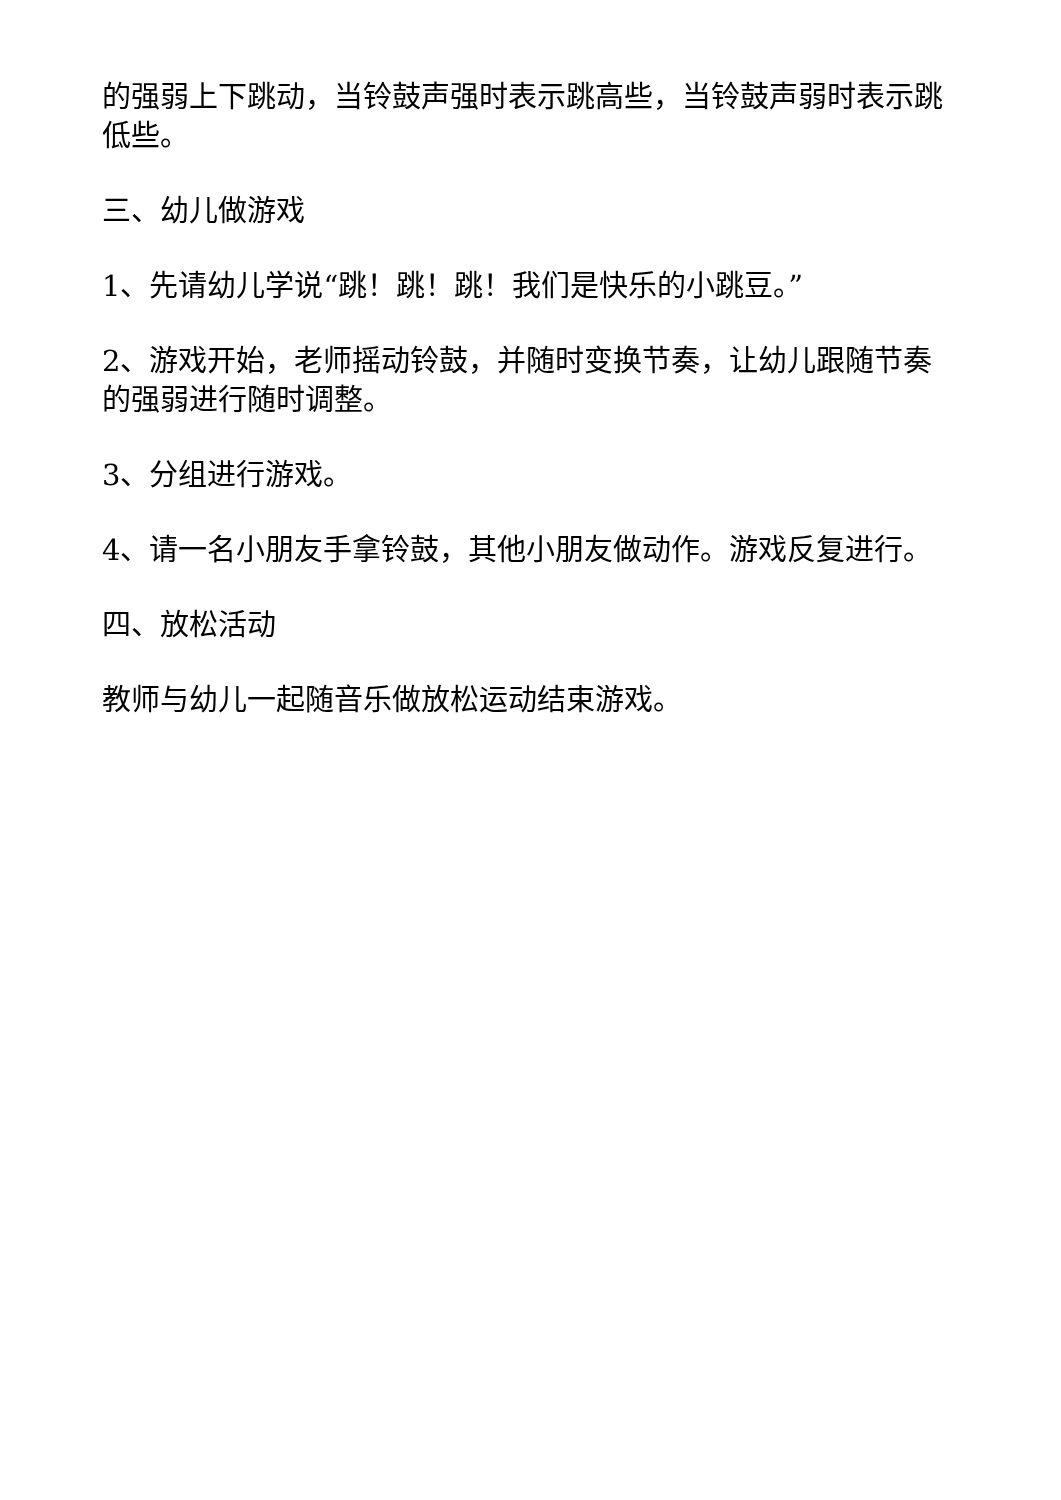的强弱上下跳动，当铃鼓声强时表示跳高些，当铃鼓声弱时表示跳低些。
三、幼儿做游戏
1、先请幼儿学说“跳！跳！跳！我们是快乐的小跳豆。”
2、游戏开始，老师摇动铃鼓，并随时变换节奏，让幼儿跟随节奏的强弱进行随时调整。
3、分组进行游戏。
4、请一名小朋友手拿铃鼓，其他小朋友做动作。游戏反复进行。
四、放松活动
教师与幼儿一起随音乐做放松运动结束游戏。